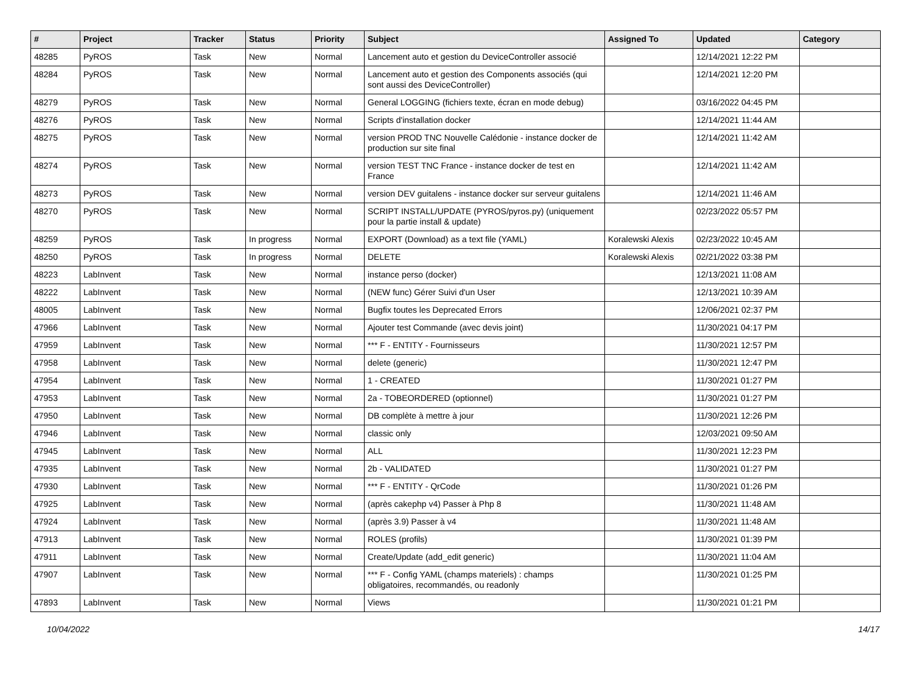| # | Project | Tracker | Status | Priority | Subject | Assigned To | Updated | Category |
| --- | --- | --- | --- | --- | --- | --- | --- | --- |
| 48285 | PyROS | Task | New | Normal | Lancement auto et gestion du DeviceController associé | | 12/14/2021 12:22 PM | |
| 48284 | PyROS | Task | New | Normal | Lancement auto et gestion des Components associés (qui sont aussi des DeviceController) | | 12/14/2021 12:20 PM | |
| 48279 | PyROS | Task | New | Normal | General LOGGING (fichiers texte, écran en mode debug) | | 03/16/2022 04:45 PM | |
| 48276 | PyROS | Task | New | Normal | Scripts d'installation docker | | 12/14/2021 11:44 AM | |
| 48275 | PyROS | Task | New | Normal | version PROD TNC Nouvelle Calédonie - instance docker de production sur site final | | 12/14/2021 11:42 AM | |
| 48274 | PyROS | Task | New | Normal | version TEST TNC France - instance docker de test en France | | 12/14/2021 11:42 AM | |
| 48273 | PyROS | Task | New | Normal | version DEV guitalens - instance docker sur serveur guitalens | | 12/14/2021 11:46 AM | |
| 48270 | PyROS | Task | New | Normal | SCRIPT INSTALL/UPDATE (PYROS/pyros.py) (uniquement pour la partie install & update) | | 02/23/2022 05:57 PM | |
| 48259 | PyROS | Task | In progress | Normal | EXPORT (Download) as a text file (YAML) | Koralewski Alexis | 02/23/2022 10:45 AM | |
| 48250 | PyROS | Task | In progress | Normal | DELETE | Koralewski Alexis | 02/21/2022 03:38 PM | |
| 48223 | LabInvent | Task | New | Normal | instance perso (docker) | | 12/13/2021 11:08 AM | |
| 48222 | LabInvent | Task | New | Normal | (NEW func) Gérer Suivi d'un User | | 12/13/2021 10:39 AM | |
| 48005 | LabInvent | Task | New | Normal | Bugfix toutes les Deprecated Errors | | 12/06/2021 02:37 PM | |
| 47966 | LabInvent | Task | New | Normal | Ajouter test Commande (avec devis joint) | | 11/30/2021 04:17 PM | |
| 47959 | LabInvent | Task | New | Normal | *** F - ENTITY - Fournisseurs | | 11/30/2021 12:57 PM | |
| 47958 | LabInvent | Task | New | Normal | delete (generic) | | 11/30/2021 12:47 PM | |
| 47954 | LabInvent | Task | New | Normal | 1 - CREATED | | 11/30/2021 01:27 PM | |
| 47953 | LabInvent | Task | New | Normal | 2a - TOBEORDERED (optionnel) | | 11/30/2021 01:27 PM | |
| 47950 | LabInvent | Task | New | Normal | DB complète à mettre à jour | | 11/30/2021 12:26 PM | |
| 47946 | LabInvent | Task | New | Normal | classic only | | 12/03/2021 09:50 AM | |
| 47945 | LabInvent | Task | New | Normal | ALL | | 11/30/2021 12:23 PM | |
| 47935 | LabInvent | Task | New | Normal | 2b - VALIDATED | | 11/30/2021 01:27 PM | |
| 47930 | LabInvent | Task | New | Normal | *** F - ENTITY - QrCode | | 11/30/2021 01:26 PM | |
| 47925 | LabInvent | Task | New | Normal | (après cakephp v4) Passer à Php 8 | | 11/30/2021 11:48 AM | |
| 47924 | LabInvent | Task | New | Normal | (après 3.9) Passer à v4 | | 11/30/2021 11:48 AM | |
| 47913 | LabInvent | Task | New | Normal | ROLES (profils) | | 11/30/2021 01:39 PM | |
| 47911 | LabInvent | Task | New | Normal | Create/Update (add_edit generic) | | 11/30/2021 11:04 AM | |
| 47907 | LabInvent | Task | New | Normal | *** F - Config YAML (champs materiels) : champs obligatoires, recommandés, ou readonly | | 11/30/2021 01:25 PM | |
| 47893 | LabInvent | Task | New | Normal | Views | | 11/30/2021 01:21 PM | |
10/04/2022 14/17